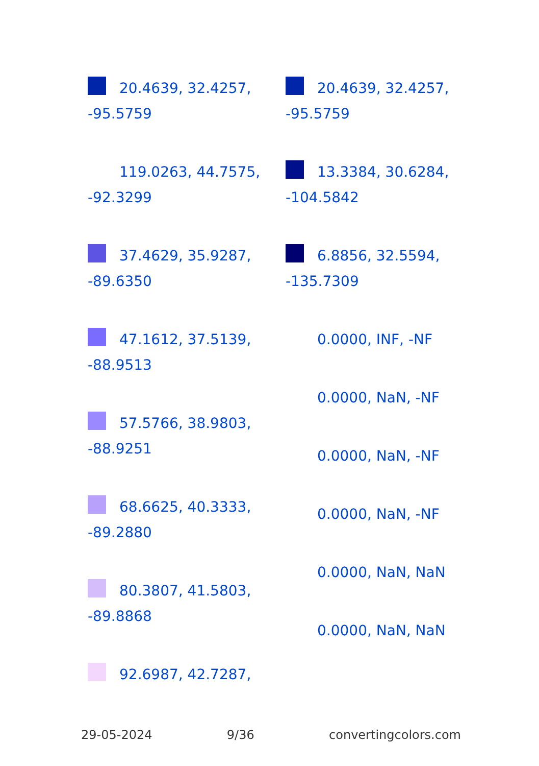20.4639, 32.4257,
-95.5759
119.0263, 44.7575,
-92.3299
37.4629, 35.9287,
-89.6350
47.1612, 37.5139,
-88.9513
57.5766, 38.9803,
-88.9251
68.6625, 40.3333,
-89.2880
80.3807, 41.5803,
-89.8868
92.6987, 42.7287,
20.4639, 32.4257,
-95.5759
13.3384, 30.6284,
-104.5842
6.8856, 32.5594,
-135.7309
0.0000, INF, -NF
0.0000, NaN, -NF
0.0000, NaN, -NF
0.0000, NaN, -NF
0.0000, NaN, NaN
0.0000, NaN, NaN
29-05-2024 9/36 convertingcolors.com